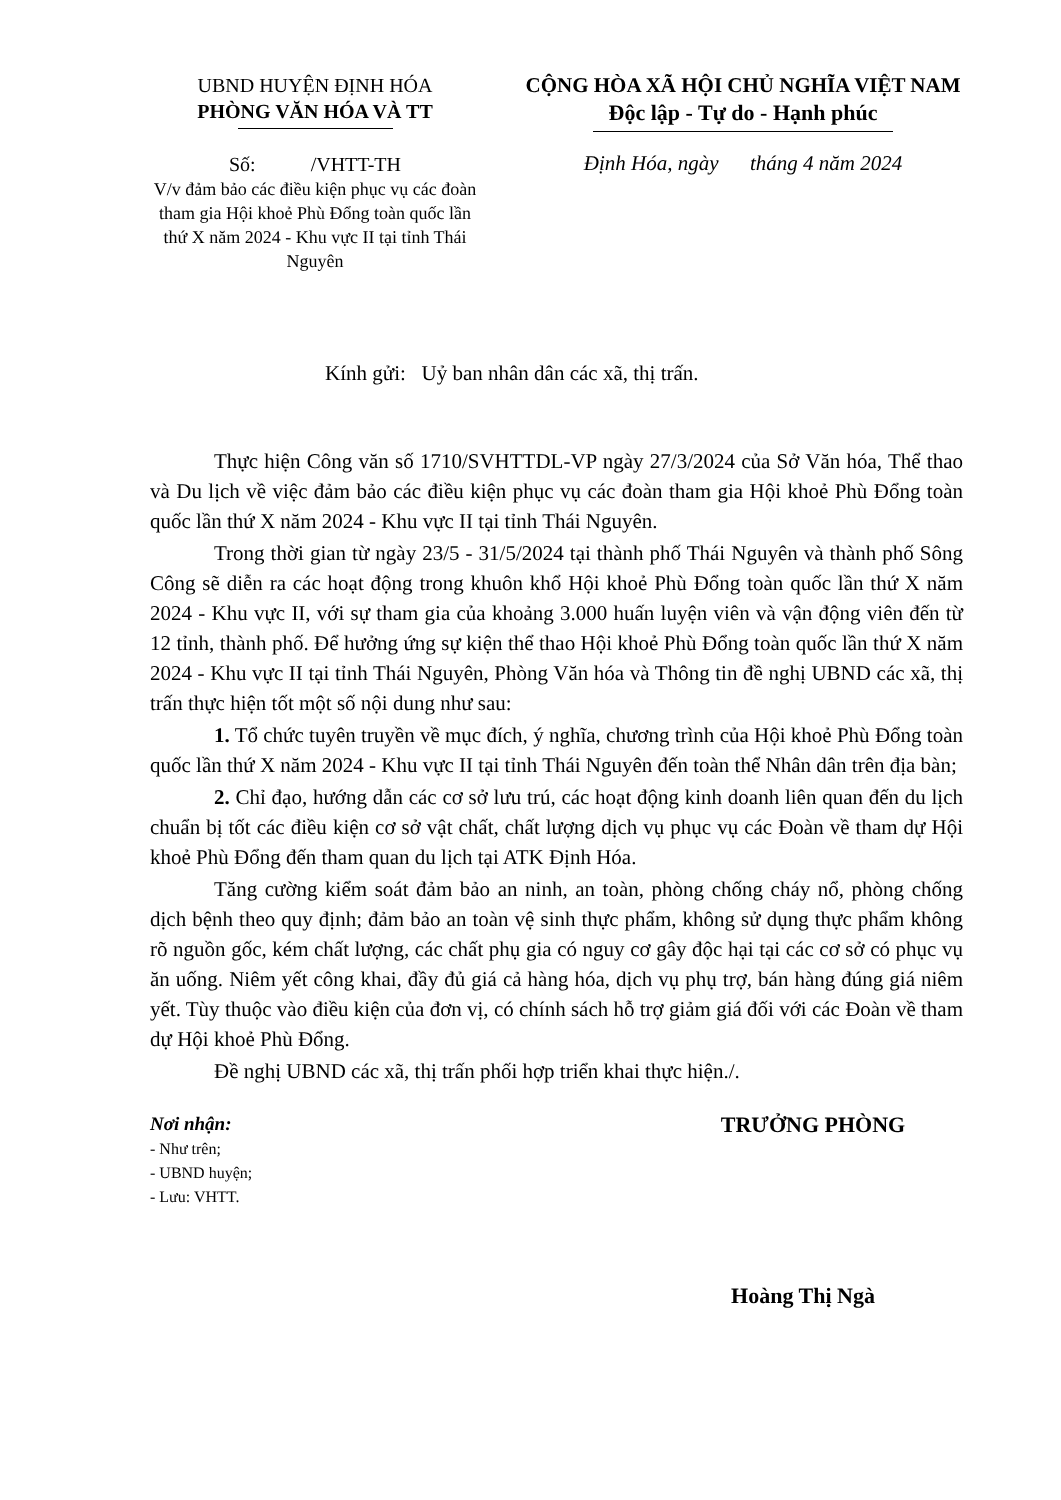UBND HUYỆN ĐỊNH HÓA
PHÒNG VĂN HÓA VÀ TT
Số: /VHTT-TH
V/v đảm bảo các điều kiện phục vụ các đoàn tham gia Hội khoẻ Phù Đổng toàn quốc lần thứ X năm 2024 - Khu vực II tại tỉnh Thái Nguyên
CỘNG HÒA XÃ HỘI CHỦ NGHĨA VIỆT NAM
Độc lập - Tự do - Hạnh phúc
Định Hóa, ngày tháng 4 năm 2024
Kính gửi: Uỷ ban nhân dân các xã, thị trấn.
Thực hiện Công văn số 1710/SVHTTDL-VP ngày 27/3/2024 của Sở Văn hóa, Thể thao và Du lịch về việc đảm bảo các điều kiện phục vụ các đoàn tham gia Hội khoẻ Phù Đổng toàn quốc lần thứ X năm 2024 - Khu vực II tại tỉnh Thái Nguyên.
Trong thời gian từ ngày 23/5 - 31/5/2024 tại thành phố Thái Nguyên và thành phố Sông Công sẽ diễn ra các hoạt động trong khuôn khổ Hội khoẻ Phù Đổng toàn quốc lần thứ X năm 2024 - Khu vực II, với sự tham gia của khoảng 3.000 huấn luyện viên và vận động viên đến từ 12 tỉnh, thành phố. Để hưởng ứng sự kiện thể thao Hội khoẻ Phù Đổng toàn quốc lần thứ X năm 2024 - Khu vực II tại tỉnh Thái Nguyên, Phòng Văn hóa và Thông tin đề nghị UBND các xã, thị trấn thực hiện tốt một số nội dung như sau:
1. Tổ chức tuyên truyền về mục đích, ý nghĩa, chương trình của Hội khoẻ Phù Đổng toàn quốc lần thứ X năm 2024 - Khu vực II tại tỉnh Thái Nguyên đến toàn thể Nhân dân trên địa bàn;
2. Chỉ đạo, hướng dẫn các cơ sở lưu trú, các hoạt động kinh doanh liên quan đến du lịch chuẩn bị tốt các điều kiện cơ sở vật chất, chất lượng dịch vụ phục vụ các Đoàn về tham dự Hội khoẻ Phù Đổng đến tham quan du lịch tại ATK Định Hóa.
Tăng cường kiểm soát đảm bảo an ninh, an toàn, phòng chống cháy nổ, phòng chống dịch bệnh theo quy định; đảm bảo an toàn vệ sinh thực phẩm, không sử dụng thực phẩm không rõ nguồn gốc, kém chất lượng, các chất phụ gia có nguy cơ gây độc hại tại các cơ sở có phục vụ ăn uống. Niêm yết công khai, đầy đủ giá cả hàng hóa, dịch vụ phụ trợ, bán hàng đúng giá niêm yết. Tùy thuộc vào điều kiện của đơn vị, có chính sách hỗ trợ giảm giá đối với các Đoàn về tham dự Hội khoẻ Phù Đổng.
Đề nghị UBND các xã, thị trấn phối hợp triển khai thực hiện./.
Nơi nhận:
- Như trên;
- UBND huyện;
- Lưu: VHTT.
TRƯỞNG PHÒNG
Hoàng Thị Ngà